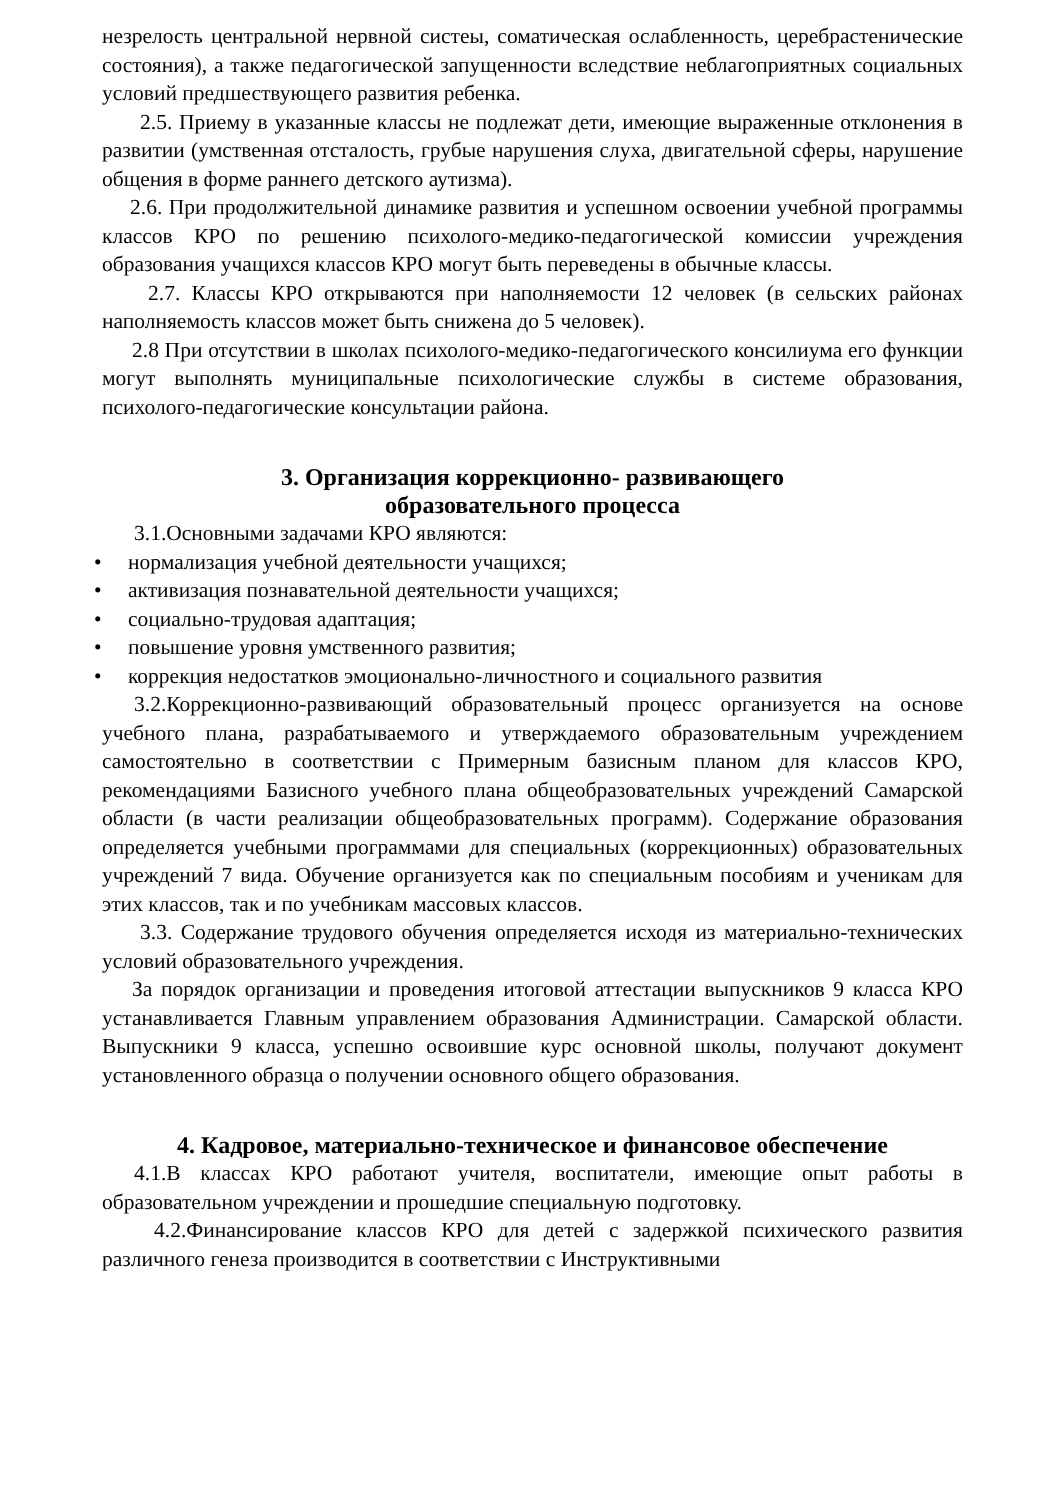незрелость центральной нервной систеы, соматическая ослабленность, церебрастенические состояния), а также педагогической запущенности вследствие неблагоприятных социальных условий предшествующего развития ребенка.
2.5. Приему в указанные классы не подлежат дети, имеющие выраженные отклонения в развитии (умственная отсталость, грубые нарушения слуха, двигательной сферы, нарушение общения в форме раннего детского аутизма).
2.6. При продолжительной динамике развития и успешном освоении учебной программы классов КРО по решению психолого-медико-педагогической комиссии учреждения образования учащихся классов КРО могут быть переведены в обычные классы.
2.7. Классы КРО открываются при наполняемости 12 человек (в сельских районах наполняемость классов может быть снижена до 5 человек).
2.8 При отсутствии в школах психолого-медико-педагогического консилиума его функции могут выполнять муниципальные психологические службы в системе образования, психолого-педагогические консультации района.
3. Организация коррекционно- развивающего
образовательного процесса
3.1.Основными задачами КРО являются:
• нормализация учебной деятельности учащихся;
• активизация познавательной деятельности учащихся;
• социально-трудовая адаптация;
• повышение уровня умственного развития;
• коррекция недостатков эмоционально-личностного и социального развития
3.2.Коррекционно-развивающий образовательный процесс организуется на основе учебного плана, разрабатываемого и утверждаемого образовательным учреждением самостоятельно в соответствии с Примерным базисным планом для классов КРО, рекомендациями Базисного учебного плана общеобразовательных учреждений Самарской области (в части реализации общеобразовательных программ). Содержание образования определяется учебными программами для специальных (коррекционных) образовательных учреждений 7 вида. Обучение организуется как по специальным пособиям и ученикам для этих классов, так и по учебникам массовых классов.
3.3. Содержание трудового обучения определяется исходя из материально-технических условий образовательного учреждения.
За порядок организации и проведения итоговой аттестации выпускников 9 класса КРО устанавливается Главным управлением образования Администрации. Самарской области. Выпускники 9 класса, успешно освоившие курс основной школы, получают документ установленного образца о получении основного общего образования.
4. Кадровое, материально-техническое и финансовое обеспечение
4.1.В классах КРО работают учителя, воспитатели, имеющие опыт работы в образовательном учреждении и прошедшие специальную подготовку.
4.2.Финансирование классов КРО для детей с задержкой психического развития различного генеза производится в соответствии с Инструктивными